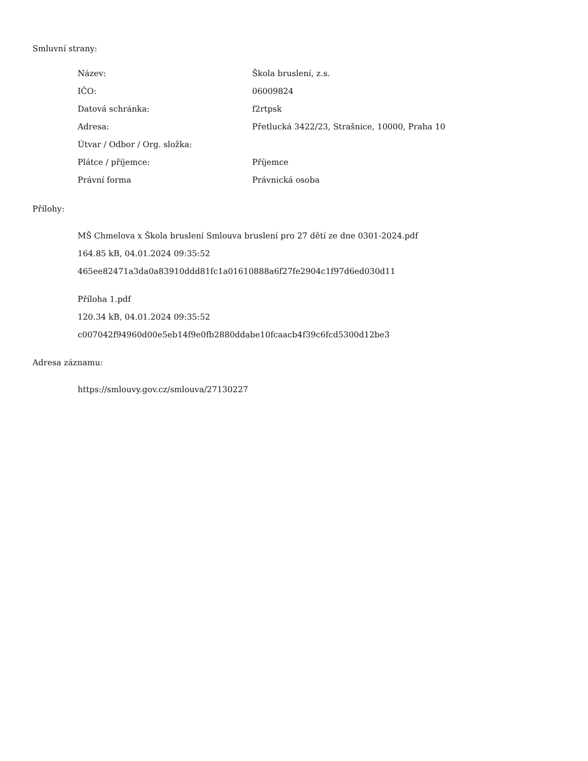Smluvní strany:
| Název: | Škola bruslení, z.s. |
| IČO: | 06009824 |
| Datová schránka: | f2rtpsk |
| Adresa: | Přetlucká 3422/23, Strašnice, 10000, Praha 10 |
| Útvar / Odbor / Org. složka: | |
| Plátce / příjemce: | Příjemce |
| Právní forma | Právnická osoba |
Přílohy:
MŠ Chmelova x Škola bruslení Smlouva bruslení pro 27 dětí ze dne 0301-2024.pdf
164.85 kB, 04.01.2024 09:35:52
465ee82471a3da0a83910ddd81fc1a01610888a6f27fe2904c1f97d6ed030d11
Příloha 1.pdf
120.34 kB, 04.01.2024 09:35:52
c007042f94960d00e5eb14f9e0fb2880ddabe10fcaacb4f39c6fcd5300d12be3
Adresa záznamu:
https://smlouvy.gov.cz/smlouva/27130227